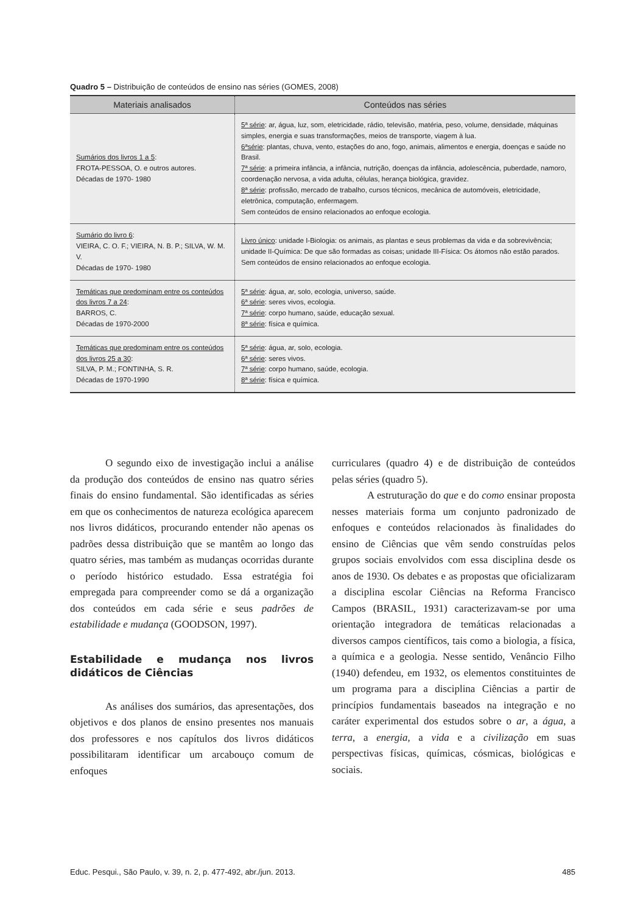Quadro 5 – Distribuição de conteúdos de ensino nas séries (GOMES, 2008)
| Materiais analisados | Conteúdos nas séries |
| --- | --- |
| Sumários dos livros 1 a 5 : FROTA-PESSOA, O. e outros autores. Décadas de 1970- 1980 | 5ª série : ar, água, luz, som, eletricidade, rádio, televisão, matéria, peso, volume, densidade, máquinas simples, energia e suas transformações, meios de transporte, viagem à lua. 6ªsérie : plantas, chuva, vento, estações do ano, fogo, animais, alimentos e energia, doenças e saúde no Brasil. 7ª série : a primeira infância, a infância, nutrição, doenças da infância, adolescência, puberdade, namoro, coordenação nervosa, a vida adulta, células, herança biológica, gravidez. 8ª série : profissão, mercado de trabalho, cursos técnicos, mecânica de automóveis, eletricidade, eletrônica, computação, enfermagem. Sem conteúdos de ensino relacionados ao enfoque ecologia. |
| Sumário do livro 6 : VIEIRA, C. O. F.; VIEIRA, N. B. P.; SILVA, W. M. V. Décadas de 1970- 1980 | Livro único : unidade I-Biologia: os animais, as plantas e seus problemas da vida e da sobrevivência; unidade II-Química: De que são formadas as coisas; unidade III-Física: Os átomos não estão parados. Sem conteúdos de ensino relacionados ao enfoque ecologia. |
| Temáticas que predominam entre os conteúdos dos livros 7 a 24 : BARROS, C. Décadas de 1970-2000 | 5ª série : água, ar, solo, ecologia, universo, saúde. 6ª série : seres vivos, ecologia. 7ª série : corpo humano, saúde, educação sexual. 8ª série : física e química. |
| Temáticas que predominam entre os conteúdos dos livros 25 a 30 : SILVA, P. M.; FONTINHA, S. R. Décadas de 1970-1990 | 5ª série : água, ar, solo, ecologia. 6ª série : seres vivos. 7ª série : corpo humano, saúde, ecologia. 8ª série : física e química. |
O segundo eixo de investigação inclui a análise da produção dos conteúdos de ensino nas quatro séries finais do ensino fundamental. São identificadas as séries em que os conhecimentos de natureza ecológica aparecem nos livros didáticos, procurando entender não apenas os padrões dessa distribuição que se mantêm ao longo das quatro séries, mas também as mudanças ocorridas durante o período histórico estudado. Essa estratégia foi empregada para compreender como se dá a organização dos conteúdos em cada série e seus padrões de estabilidade e mudança (GOODSON, 1997).
Estabilidade e mudança nos livros didáticos de Ciências
As análises dos sumários, das apresentações, dos objetivos e dos planos de ensino presentes nos manuais dos professores e nos capítulos dos livros didáticos possibilitaram identificar um arcabouço comum de enfoques
curriculares (quadro 4) e de distribuição de conteúdos pelas séries (quadro 5).
A estruturação do que e do como ensinar proposta nesses materiais forma um conjunto padronizado de enfoques e conteúdos relacionados às finalidades do ensino de Ciências que vêm sendo construídas pelos grupos sociais envolvidos com essa disciplina desde os anos de 1930. Os debates e as propostas que oficializaram a disciplina escolar Ciências na Reforma Francisco Campos (BRASIL, 1931) caracterizavam-se por uma orientação integradora de temáticas relacionadas a diversos campos científicos, tais como a biologia, a física, a química e a geologia. Nesse sentido, Venâncio Filho (1940) defendeu, em 1932, os elementos constituintes de um programa para a disciplina Ciências a partir de princípios fundamentais baseados na integração e no caráter experimental dos estudos sobre o ar, a água, a terra, a energia, a vida e a civilização em suas perspectivas físicas, químicas, cósmicas, biológicas e sociais.
Educ. Pesqui., São Paulo, v. 39, n. 2, p. 477-492, abr./jun. 2013. 485